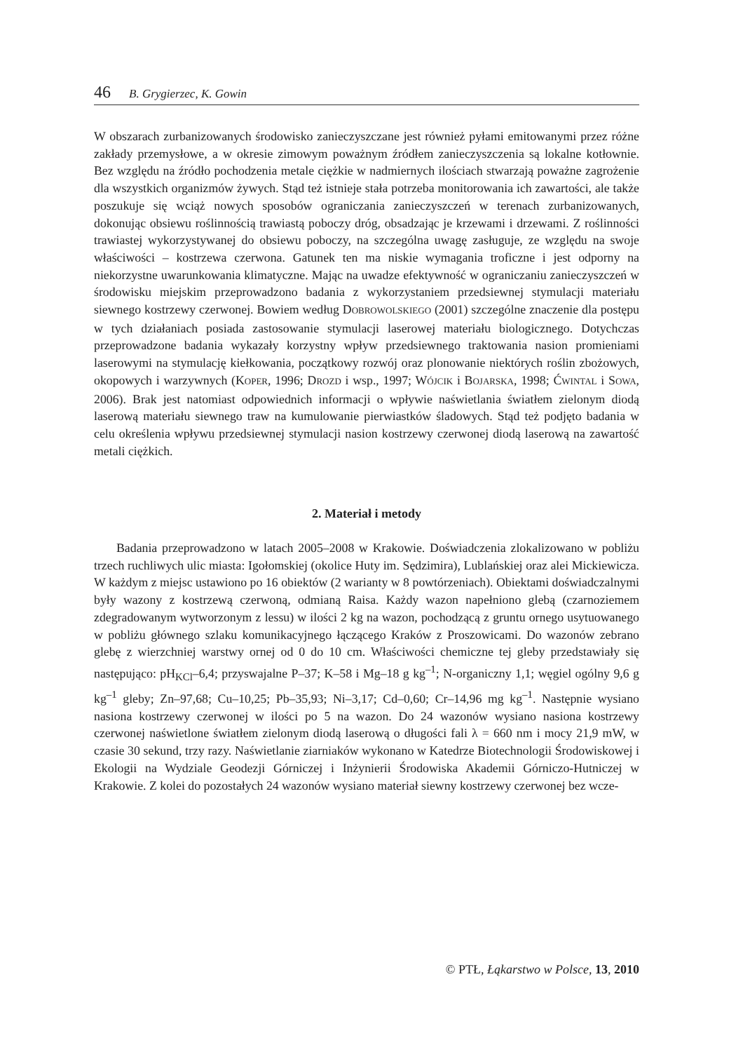46 B. Grygierzec, K. Gowin
W obszarach zurbanizowanych środowisko zanieczyszczane jest również pyłami emitowanymi przez różne zakłady przemysłowe, a w okresie zimowym poważnym źródłem zanieczyszczenia są lokalne kotłownie. Bez względu na źródło pochodzenia metale ciężkie w nadmiernych ilościach stwarzają poważne zagrożenie dla wszystkich organizmów żywych. Stąd też istnieje stała potrzeba monitorowania ich zawartości, ale także poszukuje się wciąż nowych sposobów ograniczania zanieczyszczeń w terenach zurbanizowanych, dokonując obsiewu roślinnością trawiastą poboczy dróg, obsadzając je krzewami i drzewami. Z roślinności trawiastej wykorzystywanej do obsiewu poboczy, na szczególna uwagę zasługuje, ze względu na swoje właściwości – kostrzewa czerwona. Gatunek ten ma niskie wymagania troficzne i jest odporny na niekorzystne uwarunkowania klimatyczne. Mając na uwadze efektywność w ograniczaniu zanieczyszczeń w środowisku miejskim przeprowadzono badania z wykorzystaniem przedsiewnej stymulacji materiału siewnego kostrzewy czerwonej. Bowiem według DOBROWOLSKIEGO (2001) szczególne znaczenie dla postępu w tych działaniach posiada zastosowanie stymulacji laserowej materiału biologicznego. Dotychczas przeprowadzone badania wykazały korzystny wpływ przedsiewnego traktowania nasion promieniami laserowymi na stymulację kiełkowania, początkowy rozwój oraz plonowanie niektórych roślin zbożowych, okopowych i warzywnych (KOPER, 1996; DROZD i wsp., 1997; WÓJCIK i BOJARSKA, 1998; ĆWINTAL i SOWA, 2006). Brak jest natomiast odpowiednich informacji o wpływie naświetlania światłem zielonym diodą laserową materiału siewnego traw na kumulowanie pierwiastków śladowych. Stąd też podjęto badania w celu określenia wpływu przedsiewnej stymulacji nasion kostrzewy czerwonej diodą laserową na zawartość metali ciężkich.
2. Materiał i metody
Badania przeprowadzono w latach 2005–2008 w Krakowie. Doświadczenia zlokalizowano w pobliżu trzech ruchliwych ulic miasta: Igołomskiej (okolice Huty im. Sędzimira), Lublańskiej oraz alei Mickiewicza. W każdym z miejsc ustawiono po 16 obiektów (2 warianty w 8 powtórzeniach). Obiektami doświadczalnymi były wazony z kostrzewą czerwoną, odmianą Raisa. Każdy wazon napełniono glebą (czarnoziemem zdegradowanym wytworzonym z lessu) w ilości 2 kg na wazon, pochodzącą z gruntu ornego usytuowanego w pobliżu głównego szlaku komunikacyjnego łączącego Kraków z Proszowicami. Do wazonów zebrano glebę z wierzchniej warstwy ornej od 0 do 10 cm. Właściwości chemiczne tej gleby przedstawiały się następująco: pH<sub>KCl</sub>–6,4; przyswajalne P–37; K–58 i Mg–18 g kg<sup>–1</sup>; N-organiczny 1,1; węgiel ogólny 9,6 g kg<sup>–1</sup> gleby; Zn–97,68; Cu–10,25; Pb–35,93; Ni–3,17; Cd–0,60; Cr–14,96 mg kg<sup>–1</sup>. Następnie wysiano nasiona kostrzewy czerwonej w ilości po 5 na wazon. Do 24 wazonów wysiano nasiona kostrzewy czerwonej naświetlone światłem zielonym diodą laserową o długości fali λ = 660 nm i mocy 21,9 mW, w czasie 30 sekund, trzy razy. Naświetlanie ziarniaków wykonano w Katedrze Biotechnologii Środowiskowej i Ekologii na Wydziale Geodezji Górniczej i Inżynierii Środowiska Akademii Górniczo-Hutniczej w Krakowie. Z kolei do pozostałych 24 wazonów wysiano materiał siewny kostrzewy czerwonej bez wcze-
© PTŁ, Łąkarstwo w Polsce, 13, 2010